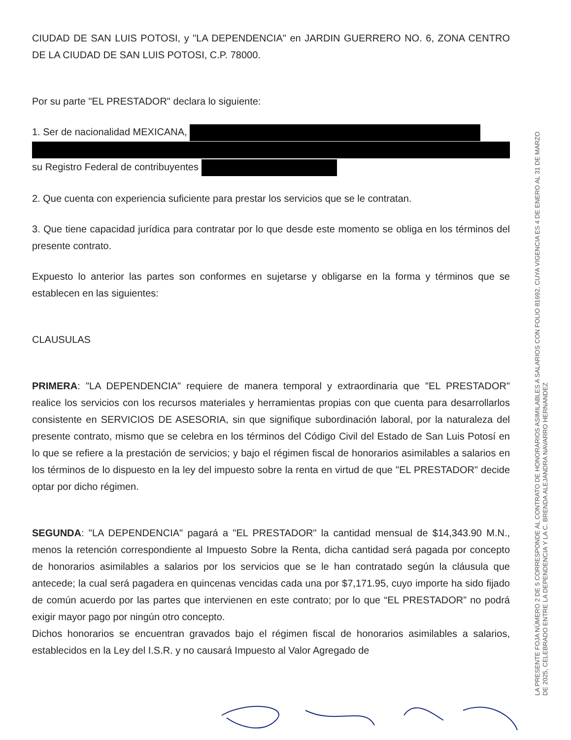CIUDAD DE SAN LUIS POTOSI, y "LA DEPENDENCIA" en JARDIN GUERRERO NO. 6, ZONA CENTRO DE LA CIUDAD DE SAN LUIS POTOSI, C.P. 78000.
Por su parte "EL PRESTADOR" declara lo siguiente:
1. Ser de nacionalidad MEXICANA,
su Registro Federal de contribuyentes
2. Que cuenta con experiencia suficiente para prestar los servicios que se le contratan.
3. Que tiene capacidad jurídica para contratar por lo que desde este momento se obliga en los términos del presente contrato.
Expuesto lo anterior las partes son conformes en sujetarse y obligarse en la forma y términos que se establecen en las siguientes:
CLAUSULAS
PRIMERA: "LA DEPENDENCIA" requiere de manera temporal y extraordinaria que "EL PRESTADOR" realice los servicios con los recursos materiales y herramientas propias con que cuenta para desarrollarlos consistente en SERVICIOS DE ASESORIA, sin que signifique subordinación laboral, por la naturaleza del presente contrato, mismo que se celebra en los términos del Código Civil del Estado de San Luis Potosí en lo que se refiere a la prestación de servicios; y bajo el régimen fiscal de honorarios asimilables a salarios en los términos de lo dispuesto en la ley del impuesto sobre la renta en virtud de que "EL PRESTADOR" decide optar por dicho régimen.
SEGUNDA: "LA DEPENDENCIA" pagará a "EL PRESTADOR" la cantidad mensual de $14,343.90 M.N., menos la retención correspondiente al Impuesto Sobre la Renta, dicha cantidad será pagada por concepto de honorarios asimilables a salarios por los servicios que se le han contratado según la cláusula que antecede; la cual será pagadera en quincenas vencidas cada una por $7,171.95, cuyo importe ha sido fijado de común acuerdo por las partes que intervienen en este contrato; por lo que “EL PRESTADOR” no podrá exigir mayor pago por ningún otro concepto.
Dichos honorarios se encuentran gravados bajo el régimen fiscal de honorarios asimilables a salarios, establecidos en la Ley del I.S.R. y no causará Impuesto al Valor Agregado de
LA PRESENTE FOJA NÚMERO 2 DE 5 CORRESPONDE AL CONTRATO DE HONORARIOS ASIMILABLES A SALARIOS CON FOLIO 81692, CUYA VIGENCIA ES 4 DE ENERO AL 31 DE MARZO DE 2025, CELEBRADO ENTRE LA DEPENDENCIA Y LA C. BRENDA ALEJANDRA NAVARRO HERNANDEZ